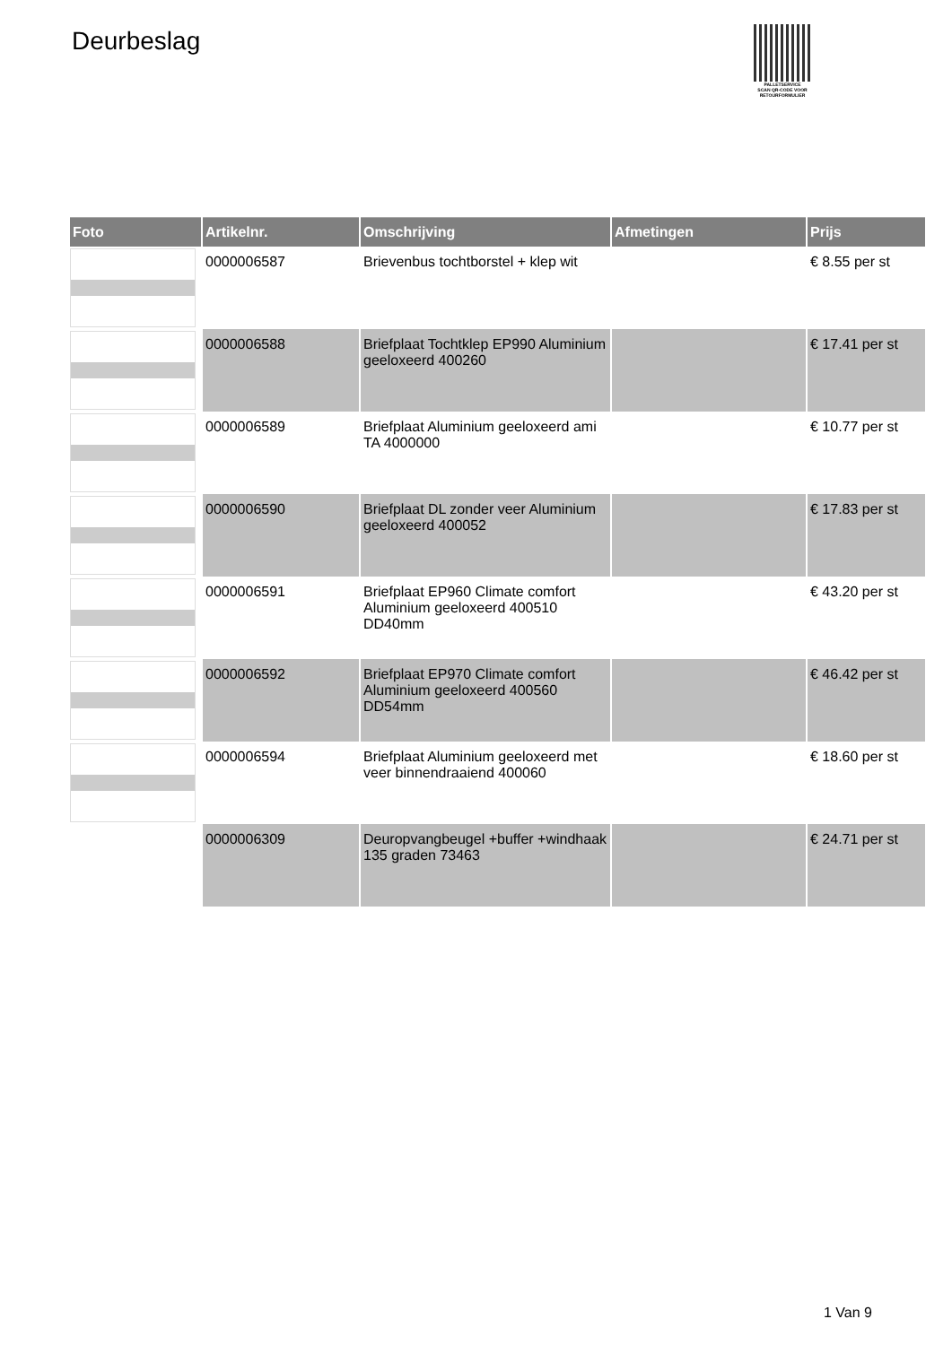Deurbeslag
PALLETSERVICE
SCAN QR-CODE VOOR
RETOURFORMULIER
| Foto | Artikelnr. | Omschrijving | Afmetingen | Prijs |
| --- | --- | --- | --- | --- |
| | 0000006587 | Brievenbus tochtborstel + klep wit | | € 8.55 per st |
| | 0000006588 | Briefplaat Tochtklep EP990 Aluminium geeloxeerd 400260 | | € 17.41 per st |
| | 0000006589 | Briefplaat Aluminium geeloxeerd ami TA 4000000 | | € 10.77 per st |
| | 0000006590 | Briefplaat DL zonder veer Aluminium geeloxeerd 400052 | | € 17.83 per st |
| | 0000006591 | Briefplaat EP960 Climate comfort Aluminium geeloxeerd 400510 DD40mm | | € 43.20 per st |
| | 0000006592 | Briefplaat EP970 Climate comfort Aluminium geeloxeerd 400560 DD54mm | | € 46.42 per st |
| | 0000006594 | Briefplaat Aluminium geeloxeerd met veer binnendraaiend 400060 | | € 18.60 per st |
| | 0000006309 | Deuropvangbeugel +buffer +windhaak 135 graden 73463 | | € 24.71 per st |
1 Van 9